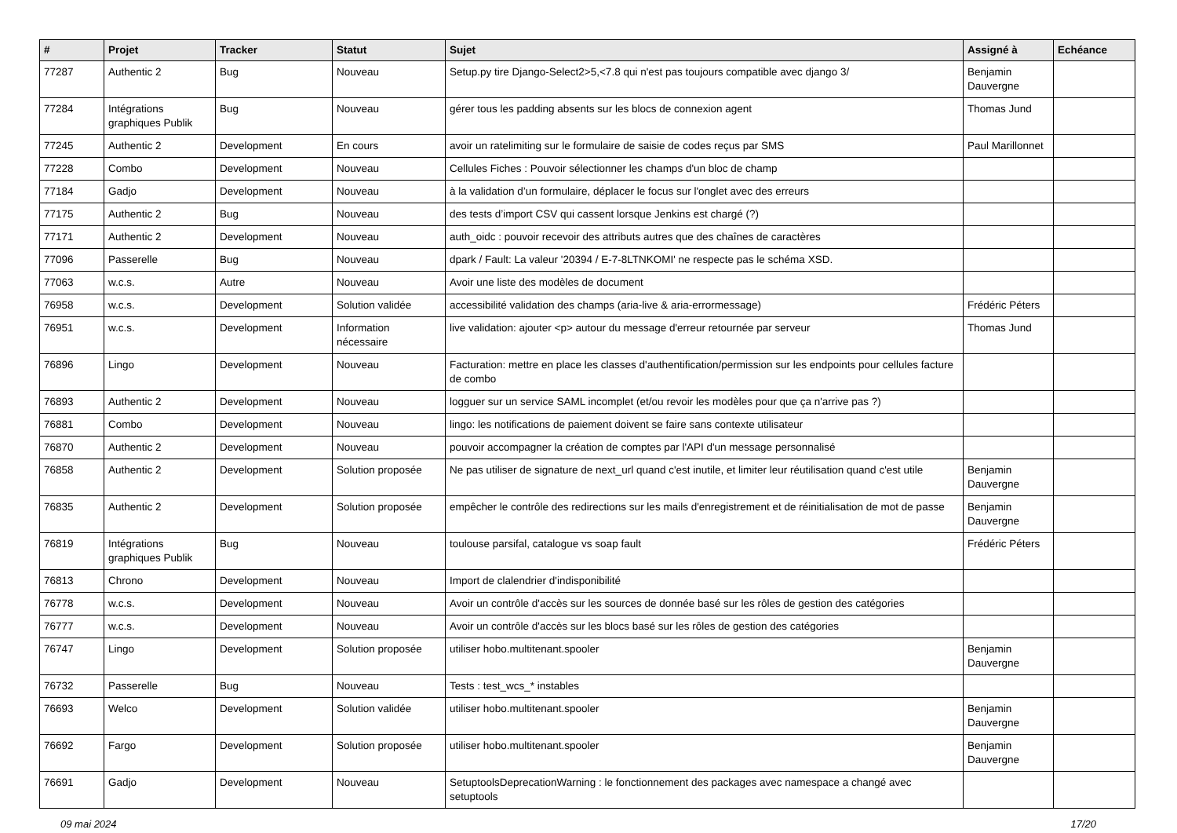| # | Projet | Tracker | Statut | Sujet | Assigné à | Echéance |
| --- | --- | --- | --- | --- | --- | --- |
| 77287 | Authentic 2 | Bug | Nouveau | Setup.py tire Django-Select2>5,<7.8 qui n'est pas toujours compatible avec django 3/ | Benjamin Dauvergne | |
| 77284 | Intégrations graphiques Publik | Bug | Nouveau | gérer tous les padding absents sur les blocs de connexion agent | Thomas Jund | |
| 77245 | Authentic 2 | Development | En cours | avoir un ratelimiting sur le formulaire de saisie de codes reçus par SMS | Paul Marillonnet | |
| 77228 | Combo | Development | Nouveau | Cellules Fiches : Pouvoir sélectionner les champs d'un bloc de champ | | |
| 77184 | Gadjo | Development | Nouveau | à la validation d’un formulaire, déplacer le focus sur l'onglet avec des erreurs | | |
| 77175 | Authentic 2 | Bug | Nouveau | des tests d’import CSV qui cassent lorsque Jenkins est chargé (?) | | |
| 77171 | Authentic 2 | Development | Nouveau | auth_oidc : pouvoir recevoir des attributs autres que des chaînes de caractères | | |
| 77096 | Passerelle | Bug | Nouveau | dpark / Fault: La valeur '20394 / E-7-8LTNKOMI' ne respecte pas le schéma XSD. | | |
| 77063 | w.c.s. | Autre | Nouveau | Avoir une liste des modèles de document | | |
| 76958 | w.c.s. | Development | Solution validée | accessibilité validation des champs (aria-live & aria-errormessage) | Frédéric Péters | |
| 76951 | w.c.s. | Development | Information nécessaire | live validation: ajouter <p> autour du message d'erreur retournée par serveur | Thomas Jund | |
| 76896 | Lingo | Development | Nouveau | Facturation: mettre en place les classes d'authentification/permission sur les endpoints pour cellules facture de combo | | |
| 76893 | Authentic 2 | Development | Nouveau | logguer sur un service SAML incomplet (et/ou revoir les modèles pour que ça n'arrive pas ?) | | |
| 76881 | Combo | Development | Nouveau | lingo: les notifications de paiement doivent se faire sans contexte utilisateur | | |
| 76870 | Authentic 2 | Development | Nouveau | pouvoir accompagner la création de comptes par l'API d'un message personnalisé | | |
| 76858 | Authentic 2 | Development | Solution proposée | Ne pas utiliser de signature de next_url quand c'est inutile, et limiter leur réutilisation quand c'est utile | Benjamin Dauvergne | |
| 76835 | Authentic 2 | Development | Solution proposée | empêcher le contrôle des redirections sur les mails d'enregistrement et de réinitialisation de mot de passe | Benjamin Dauvergne | |
| 76819 | Intégrations graphiques Publik | Bug | Nouveau | toulouse parsifal, catalogue vs soap fault | Frédéric Péters | |
| 76813 | Chrono | Development | Nouveau | Import de clalendrier d'indisponibilité | | |
| 76778 | w.c.s. | Development | Nouveau | Avoir un contrôle d'accès sur les sources de donnée basé sur les rôles de gestion des catégories | | |
| 76777 | w.c.s. | Development | Nouveau | Avoir un contrôle d'accès sur les blocs basé sur les rôles de gestion des catégories | | |
| 76747 | Lingo | Development | Solution proposée | utiliser hobo.multitenant.spooler | Benjamin Dauvergne | |
| 76732 | Passerelle | Bug | Nouveau | Tests : test_wcs_* instables | | |
| 76693 | Welco | Development | Solution validée | utiliser hobo.multitenant.spooler | Benjamin Dauvergne | |
| 76692 | Fargo | Development | Solution proposée | utiliser hobo.multitenant.spooler | Benjamin Dauvergne | |
| 76691 | Gadjo | Development | Nouveau | SetuptoolsDeprecationWarning : le fonctionnement des packages avec namespace a changé avec setuptools | | |
09 mai 2024 17/20